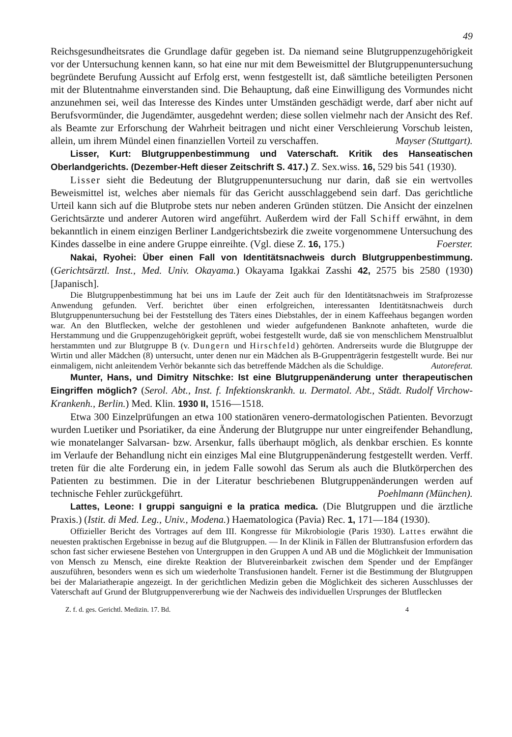49
Reichsgesundheitsrates die Grundlage dafür gegeben ist. Da niemand seine Blutgruppenzugehörigkeit vor der Untersuchung kennen kann, so hat eine nur mit dem Beweismittel der Blutgruppenuntersuchung begründete Berufung Aussicht auf Erfolg erst, wenn festgestellt ist, daß sämtliche beteiligten Personen mit der Blutentnahme einverstanden sind. Die Behauptung, daß eine Einwilligung des Vormundes nicht anzunehmen sei, weil das Interesse des Kindes unter Umständen geschädigt werde, darf aber nicht auf Berufsvormünder, die Jugendämter, ausgedehnt werden; diese sollen vielmehr nach der Ansicht des Ref. als Beamte zur Erforschung der Wahrheit beitragen und nicht einer Verschleierung Vorschub leisten, allein, um ihrem Mündel einen finanziellen Vorteil zu verschaffen. Mayser (Stuttgart).
Lisser, Kurt: Blutgruppenbestimmung und Vaterschaft. Kritik des Hanseatischen Oberlandgerichts. (Dezember-Heft dieser Zeitschrift S. 417.) Z. Sex.wiss. 16, 529 bis 541 (1930).
Lisser sieht die Bedeutung der Blutgruppenuntersuchung nur darin, daß sie ein wertvolles Beweismittel ist, welches aber niemals für das Gericht ausschlaggebend sein darf. Das gerichtliche Urteil kann sich auf die Blutprobe stets nur neben anderen Gründen stützen. Die Ansicht der einzelnen Gerichtsärzte und anderer Autoren wird angeführt. Außerdem wird der Fall Schiff erwähnt, in dem bekanntlich in einem einzigen Berliner Landgerichtsbezirk die zweite vorgenommene Untersuchung des Kindes dasselbe in eine andere Gruppe einreihte. (Vgl. diese Z. 16, 175.) Foerster.
Nakai, Ryohei: Über einen Fall von Identitätsnachweis durch Blutgruppenbestimmung. (Gerichtsärztl. Inst., Med. Univ. Okayama.) Okayama Igakkai Zasshi 42, 2575 bis 2580 (1930) [Japanisch].
Die Blutgruppenbestimmung hat bei uns im Laufe der Zeit auch für den Identitätsnachweis im Strafprozesse Anwendung gefunden. Verf. berichtet über einen erfolgreichen, interessanten Identitätsnachweis durch Blutgruppenuntersuchung bei der Feststellung des Täters eines Diebstahles, der in einem Kaffeehaus begangen worden war. An den Blutflecken, welche der gestohlenen und wieder aufgefundenen Banknote anhafteten, wurde die Herstammung und die Gruppenzugehörigkeit geprüft, wobei festgestellt wurde, daß sie von menschlichem Menstrualblut herstammten und zur Blutgruppe B (v. Dungern und Hirschfeld) gehörten. Andrerseits wurde die Blutgruppe der Wirtin und aller Mädchen (8) untersucht, unter denen nur ein Mädchen als B-Gruppenträgerin festgestellt wurde. Bei nur einmaligem, nicht anleitendem Verhör bekannte sich das betreffende Mädchen als die Schuldige. Autoreferat.
Munter, Hans, und Dimitry Nitschke: Ist eine Blutgruppenänderung unter therapeutischen Eingriffen möglich? (Serol. Abt., Inst. f. Infektionskrankh. u. Dermatol. Abt., Städt. Rudolf Virchow-Krankenh., Berlin.) Med. Klin. 1930 II, 1516—1518.
Etwa 300 Einzelprüfungen an etwa 100 stationären venero-dermatologischen Patienten. Bevorzugt wurden Luetiker und Psoriatiker, da eine Änderung der Blutgruppe nur unter eingreifender Behandlung, wie monatelanger Salvarsan- bzw. Arsenkur, falls überhaupt möglich, als denkbar erschien. Es konnte im Verlaufe der Behandlung nicht ein einziges Mal eine Blutgruppenänderung festgestellt werden. Verff. treten für die alte Forderung ein, in jedem Falle sowohl das Serum als auch die Blutkörperchen des Patienten zu bestimmen. Die in der Literatur beschriebenen Blutgruppenänderungen werden auf technische Fehler zurückgeführt. Poehlmann (München).
Lattes, Leone: I gruppi sanguigni e la pratica medica. (Die Blutgruppen und die ärztliche Praxis.) (Istit. di Med. Leg., Univ., Modena.) Haematologica (Pavia) Rec. 1, 171—184 (1930).
Offizieller Bericht des Vortrages auf dem III. Kongresse für Mikrobiologie (Paris 1930). Lattes erwähnt die neuesten praktischen Ergebnisse in bezug auf die Blutgruppen. — In der Klinik in Fällen der Bluttransfusion erfordern das schon fast sicher erwiesene Bestehen von Untergruppen in den Gruppen A und AB und die Möglichkeit der Immunisation von Mensch zu Mensch, eine direkte Reaktion der Blutvereinbarkeit zwischen dem Spender und der Empfänger auszuführen, besonders wenn es sich um wiederholte Transfusionen handelt. Ferner ist die Bestimmung der Blutgruppen bei der Malariatherapie angezeigt. In der gerichtlichen Medizin geben die Möglichkeit des sicheren Ausschlusses der Vaterschaft auf Grund der Blutgruppenvererbung wie der Nachweis des individuellen Ursprunges der Blutflecken
Z. f. d. ges. Gerichtl. Medizin. 17. Bd. 4